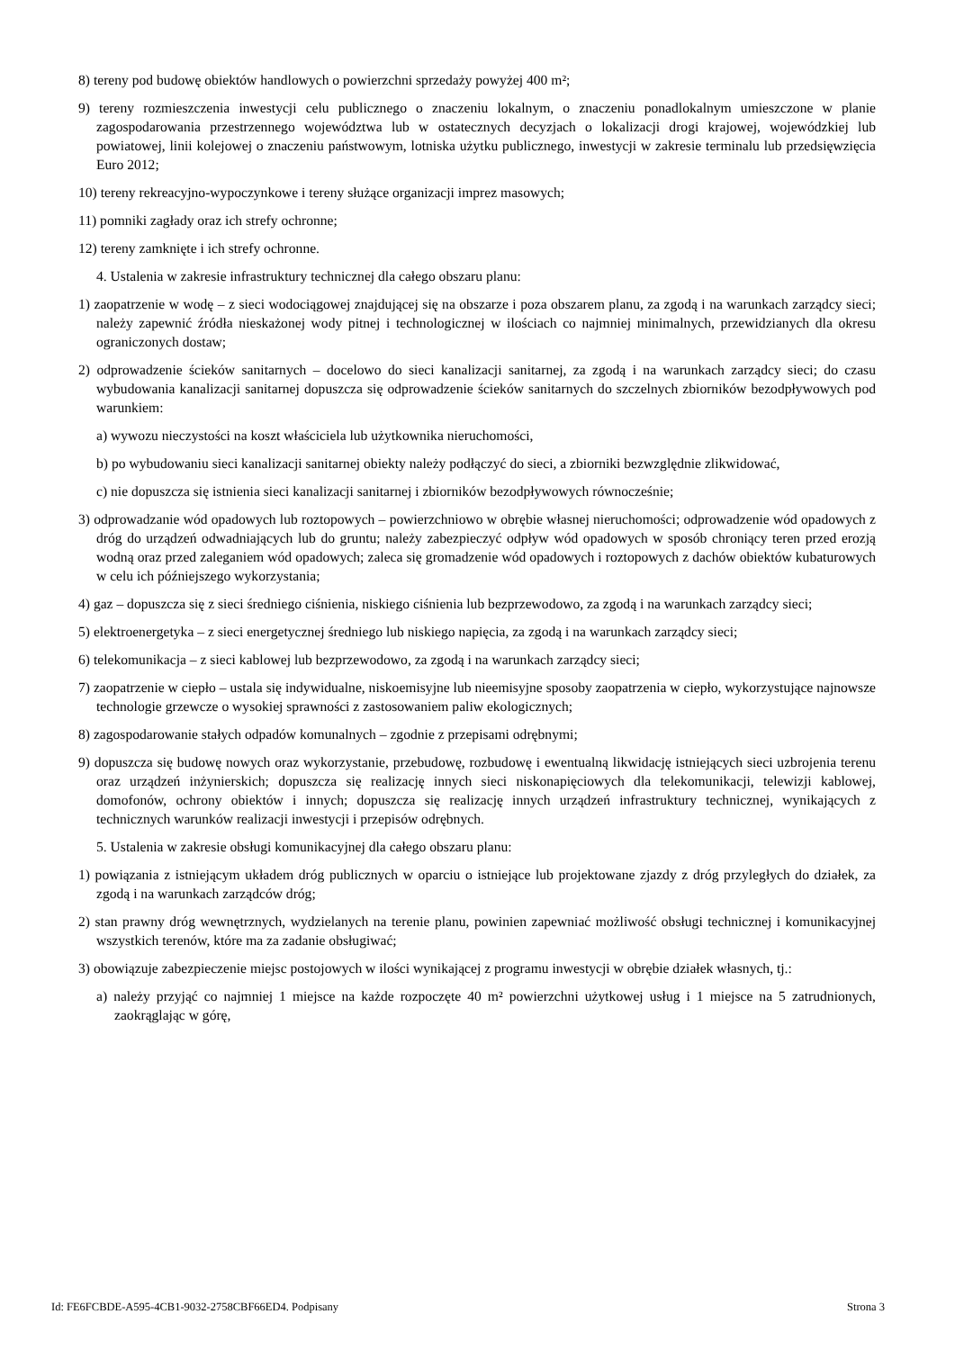8) tereny pod budowę obiektów handlowych o powierzchni sprzedaży powyżej 400 m²;
9) tereny rozmieszczenia inwestycji celu publicznego o znaczeniu lokalnym, o znaczeniu ponadlokalnym umieszczone w planie zagospodarowania przestrzennego województwa lub w ostatecznych decyzjach o lokalizacji drogi krajowej, wojewódzkiej lub powiatowej, linii kolejowej o znaczeniu państwowym, lotniska użytku publicznego, inwestycji w zakresie terminalu lub przedsięwzięcia Euro 2012;
10) tereny rekreacyjno-wypoczynkowe i tereny służące organizacji imprez masowych;
11) pomniki zagłady oraz ich strefy ochronne;
12) tereny zamknięte i ich strefy ochronne.
4. Ustalenia w zakresie infrastruktury technicznej dla całego obszaru planu:
1) zaopatrzenie w wodę – z sieci wodociągowej znajdującej się na obszarze i poza obszarem planu, za zgodą i na warunkach zarządcy sieci; należy zapewnić źródła nieskażonej wody pitnej i technologicznej w ilościach co najmniej minimalnych, przewidzianych dla okresu ograniczonych dostaw;
2) odprowadzenie ścieków sanitarnych – docelowo do sieci kanalizacji sanitarnej, za zgodą i na warunkach zarządcy sieci; do czasu wybudowania kanalizacji sanitarnej dopuszcza się odprowadzenie ścieków sanitarnych do szczelnych zbiorników bezodpływowych pod warunkiem:
a) wywozu nieczystości na koszt właściciela lub użytkownika nieruchomości,
b) po wybudowaniu sieci kanalizacji sanitarnej obiekty należy podłączyć do sieci, a zbiorniki bezwzględnie zlikwidować,
c) nie dopuszcza się istnienia sieci kanalizacji sanitarnej i zbiorników bezodpływowych równocześnie;
3) odprowadzanie wód opadowych lub roztopowych – powierzchniowo w obrębie własnej nieruchomości; odprowadzenie wód opadowych z dróg do urządzeń odwadniających lub do gruntu; należy zabezpieczyć odpływ wód opadowych w sposób chroniący teren przed erozją wodną oraz przed zaleganiem wód opadowych; zaleca się gromadzenie wód opadowych i roztopowych z dachów obiektów kubaturowych w celu ich późniejszego wykorzystania;
4) gaz – dopuszcza się z sieci średniego ciśnienia, niskiego ciśnienia lub bezprzewodowo, za zgodą i na warunkach zarządcy sieci;
5) elektroenergetyka – z sieci energetycznej średniego lub niskiego napięcia, za zgodą i na warunkach zarządcy sieci;
6) telekomunikacja – z sieci kablowej lub bezprzewodowo, za zgodą i na warunkach zarządcy sieci;
7) zaopatrzenie w ciepło – ustala się indywidualne, niskoemisyjne lub nieemisyjne sposoby zaopatrzenia w ciepło, wykorzystujące najnowsze technologie grzewcze o wysokiej sprawności z zastosowaniem paliw ekologicznych;
8) zagospodarowanie stałych odpadów komunalnych – zgodnie z przepisami odrębnymi;
9) dopuszcza się budowę nowych oraz wykorzystanie, przebudowę, rozbudowę i ewentualną likwidację istniejących sieci uzbrojenia terenu oraz urządzeń inżynierskich; dopuszcza się realizację innych sieci niskonapięciowych dla telekomunikacji, telewizji kablowej, domofonów, ochrony obiektów i innych; dopuszcza się realizację innych urządzeń infrastruktury technicznej, wynikających z technicznych warunków realizacji inwestycji i przepisów odrębnych.
5. Ustalenia w zakresie obsługi komunikacyjnej dla całego obszaru planu:
1) powiązania z istniejącym układem dróg publicznych w oparciu o istniejące lub projektowane zjazdy z dróg przyległych do działek, za zgodą i na warunkach zarządców dróg;
2) stan prawny dróg wewnętrznych, wydzielanych na terenie planu, powinien zapewniać możliwość obsługi technicznej i komunikacyjnej wszystkich terenów, które ma za zadanie obsługiwać;
3) obowiązuje zabezpieczenie miejsc postojowych w ilości wynikającej z programu inwestycji w obrębie działek własnych, tj.:
a) należy przyjąć co najmniej 1 miejsce na każde rozpoczęte 40 m² powierzchni użytkowej usług i 1 miejsce na 5 zatrudnionych, zaokrąglając w górę,
Id: FE6FCBDE-A595-4CB1-9032-2758CBF66ED4. Podpisany Strona 3